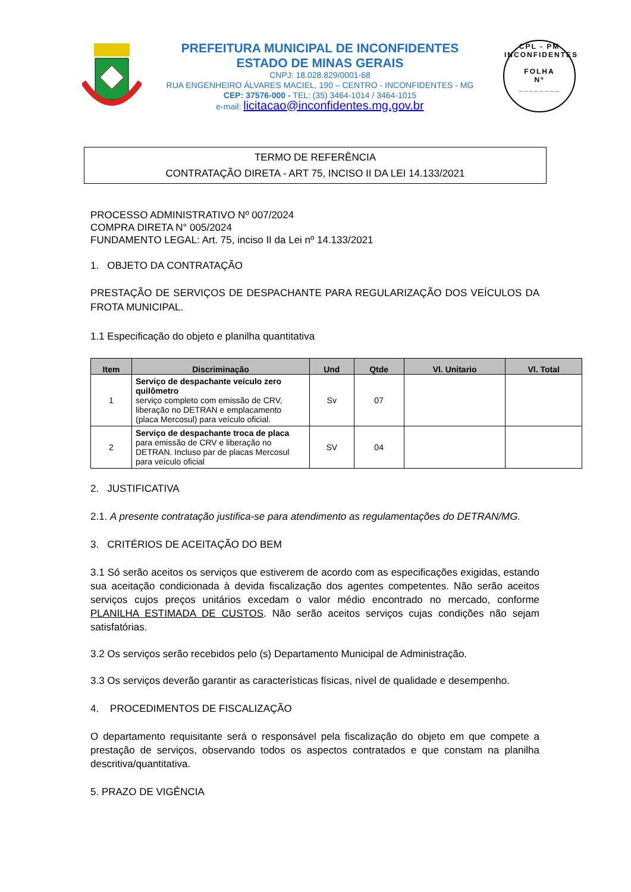PREFEITURA MUNICIPAL DE INCONFIDENTES
ESTADO DE MINAS GERAIS
CNPJ: 18.028.829/0001-68
RUA ENGENHEIRO ÁLVARES MACIEL, 190 – CENTRO - INCONFIDENTES - MG
CEP: 37576-000 - TEL: (35) 3464-1014 / 3464-1015
e-mail: licitacao@inconfidentes.mg.gov.br
CPL - PM INCONFIDENTES
FOLHA
Nº
________
TERMO DE REFERÊNCIA
CONTRATAÇÃO DIRETA - ART 75, INCISO II DA LEI 14.133/2021
PROCESSO ADMINISTRATIVO Nº 007/2024
COMPRA DIRETA N° 005/2024
FUNDAMENTO LEGAL: Art. 75, inciso II da Lei nº 14.133/2021
1. OBJETO DA CONTRATAÇÃO
PRESTAÇÃO DE SERVIÇOS DE DESPACHANTE PARA REGULARIZAÇÃO DOS VEÍCULOS DA FROTA MUNICIPAL.
1.1 Especificação do objeto e planilha quantitativa
| Item | Discriminação | Und | Qtde | Vl. Unitario | Vl. Total |
| --- | --- | --- | --- | --- | --- |
| 1 | Serviço de despachante veículo zero quilômetro serviço completo com emissão de CRV, liberação no DETRAN e emplacamento (placa Mercosul) para veículo oficial. | Sv | 07 | | |
| 2 | Serviço de despachante troca de placa para emissão de CRV e liberação no DETRAN. Incluso par de placas Mercosul para veículo oficial | SV | 04 | | |
2. JUSTIFICATIVA
2.1. A presente contratação justifica-se para atendimento as regulamentações do DETRAN/MG.
3. CRITÉRIOS DE ACEITAÇÃO DO BEM
3.1 Só serão aceitos os serviços que estiverem de acordo com as especificações exigidas, estando sua aceitação condicionada à devida fiscalização dos agentes competentes. Não serão aceitos serviços cujos preços unitários excedam o valor médio encontrado no mercado, conforme PLANILHA ESTIMADA DE CUSTOS. Não serão aceitos serviços cujas condições não sejam satisfatórias.
3.2 Os serviços serão recebidos pelo (s) Departamento Municipal de Administração.
3.3 Os serviços deverão garantir as características físicas, nível de qualidade e desempenho.
4. PROCEDIMENTOS DE FISCALIZAÇÃO
O departamento requisitante será o responsável pela fiscalização do objeto em que compete a prestação de serviços, observando todos os aspectos contratados e que constam na planilha descritiva/quantitativa.
5. PRAZO DE VIGÊNCIA